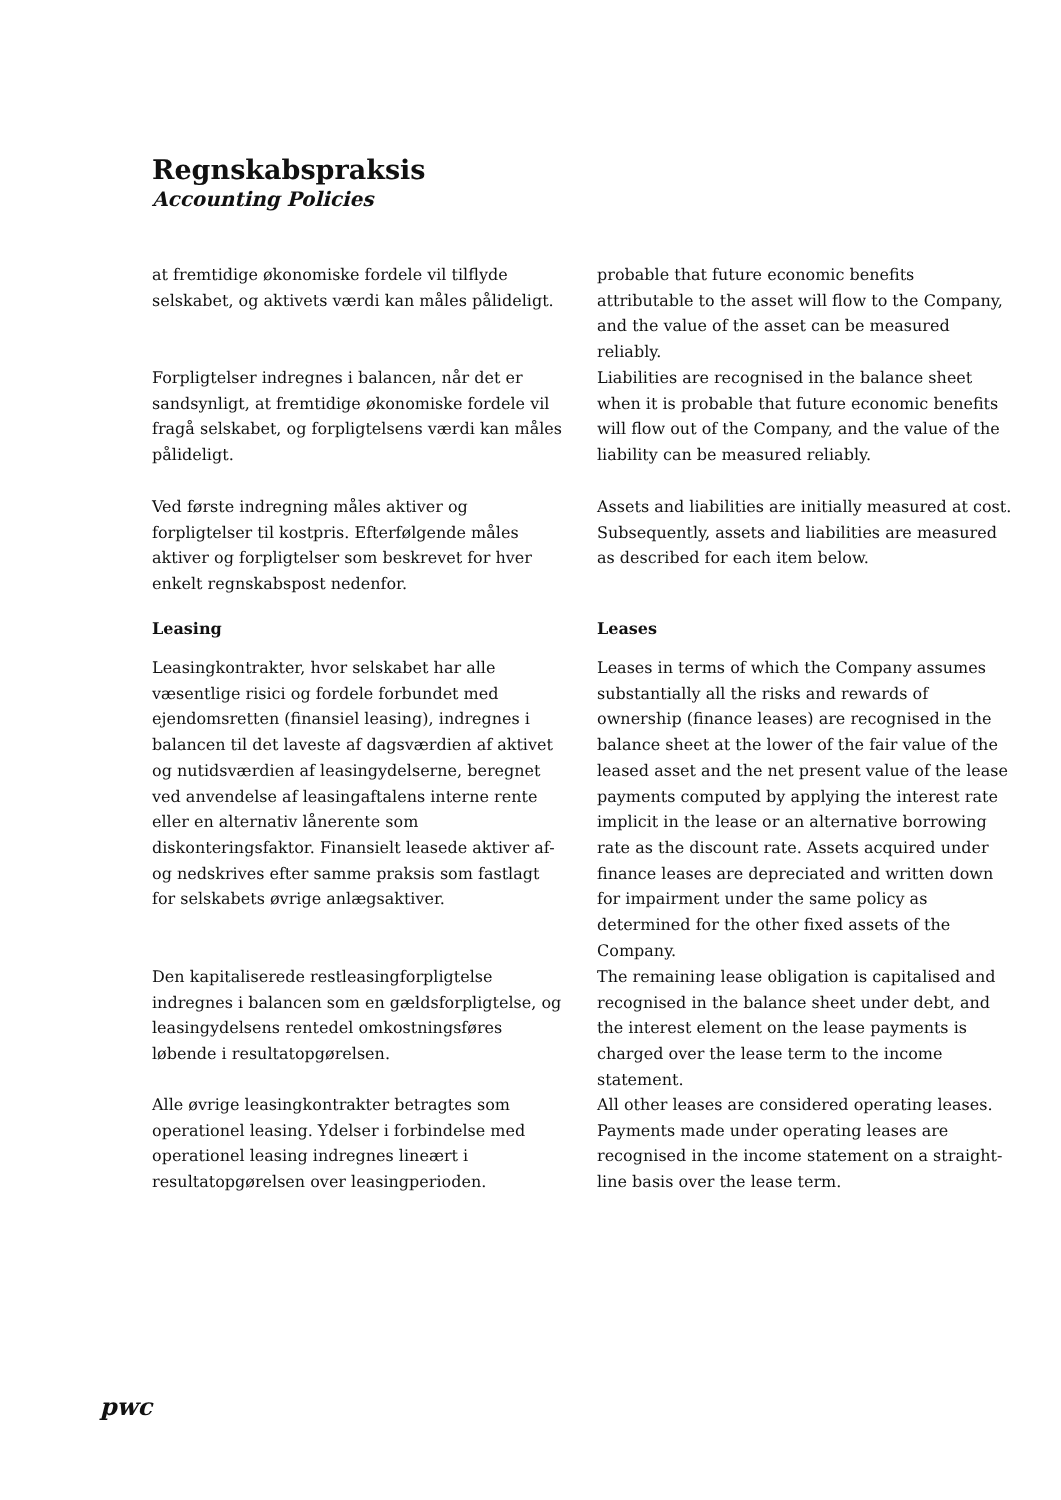Regnskabspraksis
Accounting Policies
at fremtidige økonomiske fordele vil tilflyde selskabet, og aktivets værdi kan måles pålideligt.
probable that future economic benefits attributable to the asset will flow to the Company, and the value of the asset can be measured reliably.
Forpligtelser indregnes i balancen, når det er sandsynligt, at fremtidige økonomiske fordele vil fragå selskabet, og forpligtelsens værdi kan måles pålideligt.
Liabilities are recognised in the balance sheet when it is probable that future economic benefits will flow out of the Company, and the value of the liability can be measured reliably.
Ved første indregning måles aktiver og forpligtelser til kostpris. Efterfølgende måles aktiver og forpligtelser som beskrevet for hver enkelt regnskabspost nedenfor.
Assets and liabilities are initially measured at cost. Subsequently, assets and liabilities are measured as described for each item below.
Leasing Leases
Leasingkontrakter, hvor selskabet har alle væsentlige risici og fordele forbundet med ejendomsretten (finansiel leasing), indregnes i balancen til det laveste af dagsværdien af aktivet og nutidsværdien af leasingydelserne, beregnet ved anvendelse af leasingaftalens interne rente eller en alternativ lånerente som diskonteringsfaktor. Finansielt leasede aktiver af- og nedskrives efter samme praksis som fastlagt for selskabets øvrige anlægsaktiver.
Leases in terms of which the Company assumes substantially all the risks and rewards of ownership (finance leases) are recognised in the balance sheet at the lower of the fair value of the leased asset and the net present value of the lease payments computed by applying the interest rate implicit in the lease or an alternative borrowing rate as the discount rate. Assets acquired under finance leases are depreciated and written down for impairment under the same policy as determined for the other fixed assets of the Company.
Den kapitaliserede restleasingforpligtelse indregnes i balancen som en gældsforpligtelse, og leasingydelsens rentedel omkostningsføres løbende i resultatopgørelsen.
The remaining lease obligation is capitalised and recognised in the balance sheet under debt, and the interest element on the lease payments is charged over the lease term to the income statement.
Alle øvrige leasingkontrakter betragtes som operationel leasing. Ydelser i forbindelse med operationel leasing indregnes lineært i resultatopgørelsen over leasingperioden.
All other leases are considered operating leases. Payments made under operating leases are recognised in the income statement on a straight-line basis over the lease term.
pwc